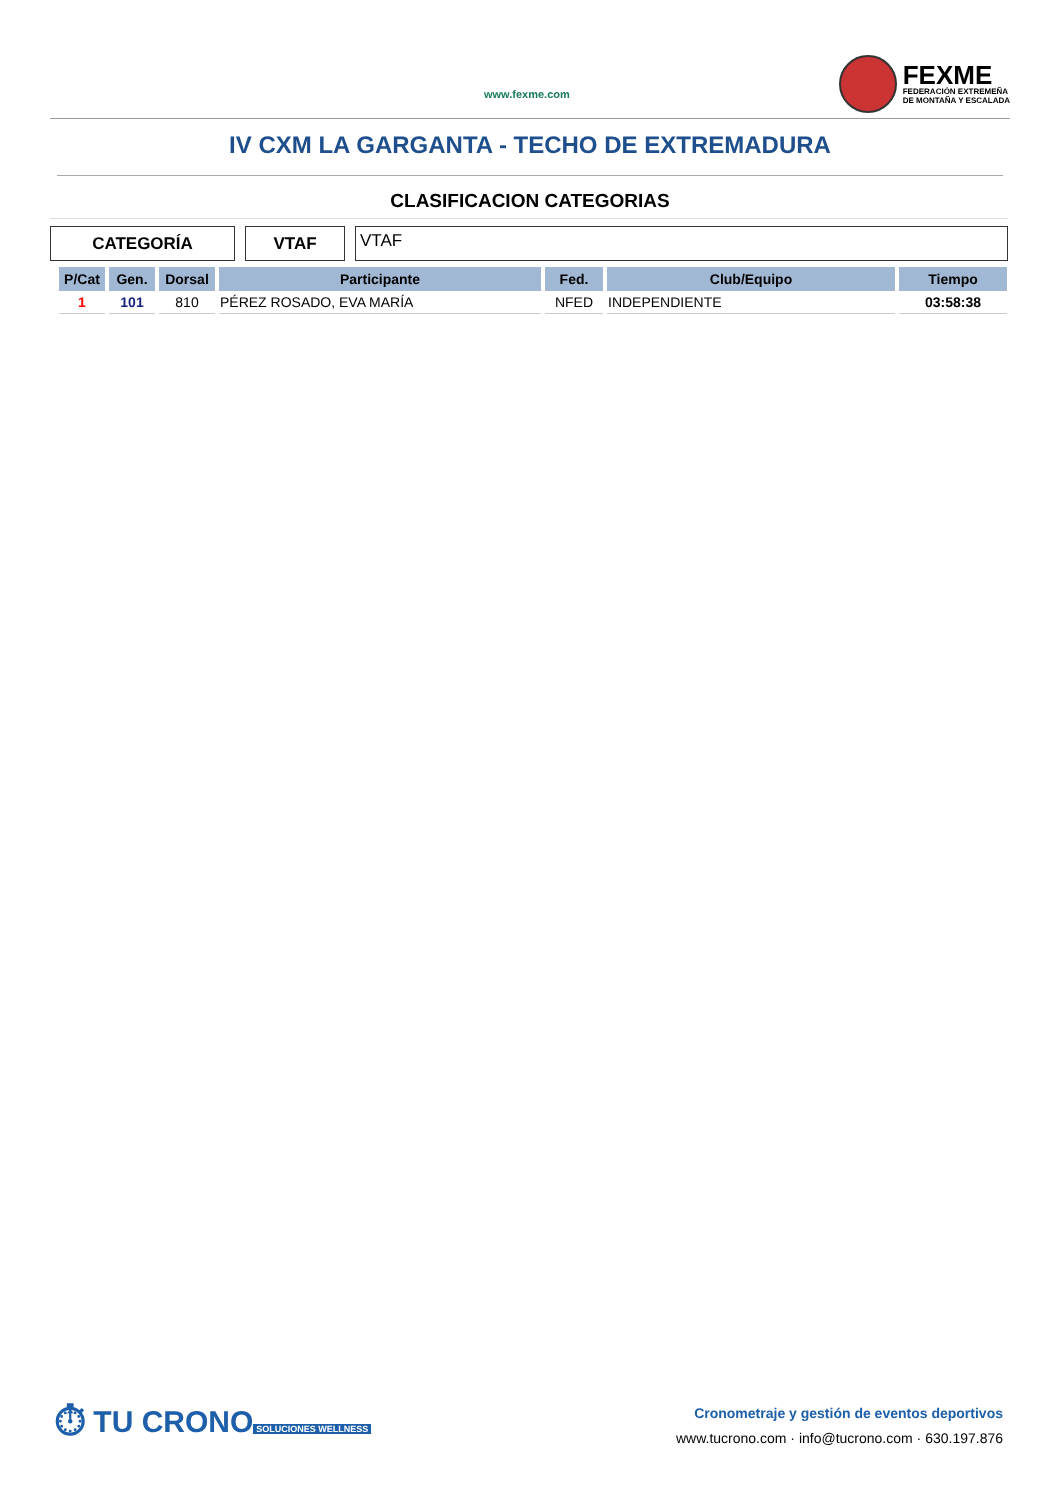www.fexme.com
FEXME
FEDERACIÓN EXTREMEÑA
DE MONTAÑA Y ESCALADA
IV CXM LA GARGANTA - TECHO DE EXTREMADURA
CLASIFICACION CATEGORIAS
CATEGORÍA VTAF
VTAF
| P/Cat | Gen. | Dorsal | Participante | Fed. | Club/Equipo | Tiempo |
| --- | --- | --- | --- | --- | --- | --- |
| 1 | 101 | 810 | PÉREZ ROSADO, EVA MARÍA | NFED | INDEPENDIENTE | 03:58:38 |
⏱ TU CRONO
SOLUCIONES WELLNESS
Cronometraje y gestión de eventos deportivos
www.tucrono.com · info@tucrono.com · 630.197.876